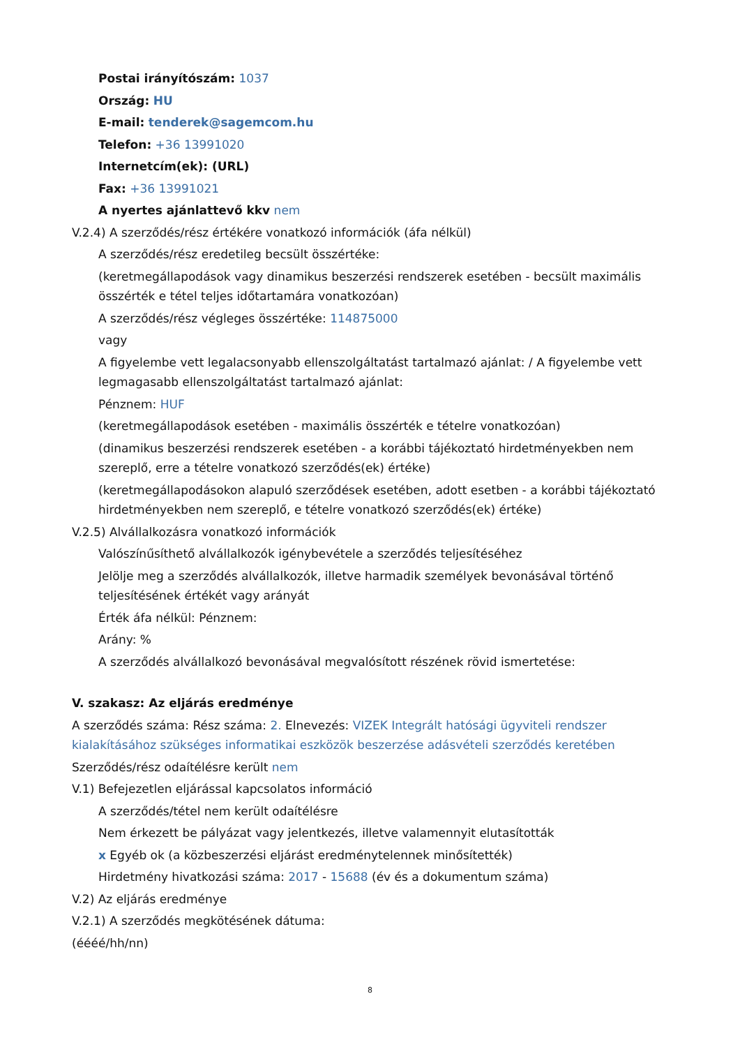Postai irányítószám: 1037
Ország: HU
E-mail: tenderek@sagemcom.hu
Telefon: +36 13991020
Internetcím(ek): (URL)
Fax: +36 13991021
A nyertes ajánlattevő kkv nem
V.2.4) A szerződés/rész értékére vonatkozó információk (áfa nélkül)
A szerződés/rész eredetileg becsült összértéke:
(keretmegállapodások vagy dinamikus beszerzési rendszerek esetében - becsült maximális összérték e tétel teljes időtartamára vonatkozóan)
A szerződés/rész végleges összértéke: 114875000
vagy
A figyelembe vett legalacsonyabb ellenszolgáltatást tartalmazó ajánlat: / A figyelembe vett legmagasabb ellenszolgáltatást tartalmazó ajánlat:
Pénznem: HUF
(keretmegállapodások esetében - maximális összérték e tételre vonatkozóan)
(dinamikus beszerzési rendszerek esetében - a korábbi tájékoztató hirdetményekben nem szereplő, erre a tételre vonatkozó szerződés(ek) értéke)
(keretmegállapodásokon alapuló szerződések esetében, adott esetben - a korábbi tájékoztató hirdetményekben nem szereplő, e tételre vonatkozó szerződés(ek) értéke)
V.2.5) Alvállalkozásra vonatkozó információk
Valószínűsíthető alvállalkozók igénybevétele a szerződés teljesítéséhez
Jelölje meg a szerződés alvállalkozók, illetve harmadik személyek bevonásával történő teljesítésének értékét vagy arányát
Érték áfa nélkül: Pénznem:
Arány: %
A szerződés alvállalkozó bevonásával megvalósított részének rövid ismertetése:
V. szakasz: Az eljárás eredménye
A szerződés száma: Rész száma: 2. Elnevezés: VIZEK Integrált hatósági ügyviteli rendszer kialakításához szükséges informatikai eszközök beszerzése adásvételi szerződés keretében
Szerződés/rész odaítélésre került nem
V.1) Befejezetlen eljárással kapcsolatos információ
A szerződés/tétel nem került odaítélésre
Nem érkezett be pályázat vagy jelentkezés, illetve valamennyit elutasították
x Egyéb ok (a közbeszerzési eljárást eredménytelennek minősítették)
Hirdetmény hivatkozási száma: 2017 - 15688 (év és a dokumentum száma)
V.2) Az eljárás eredménye
V.2.1) A szerződés megkötésének dátuma:
(éééé/hh/nn)
8